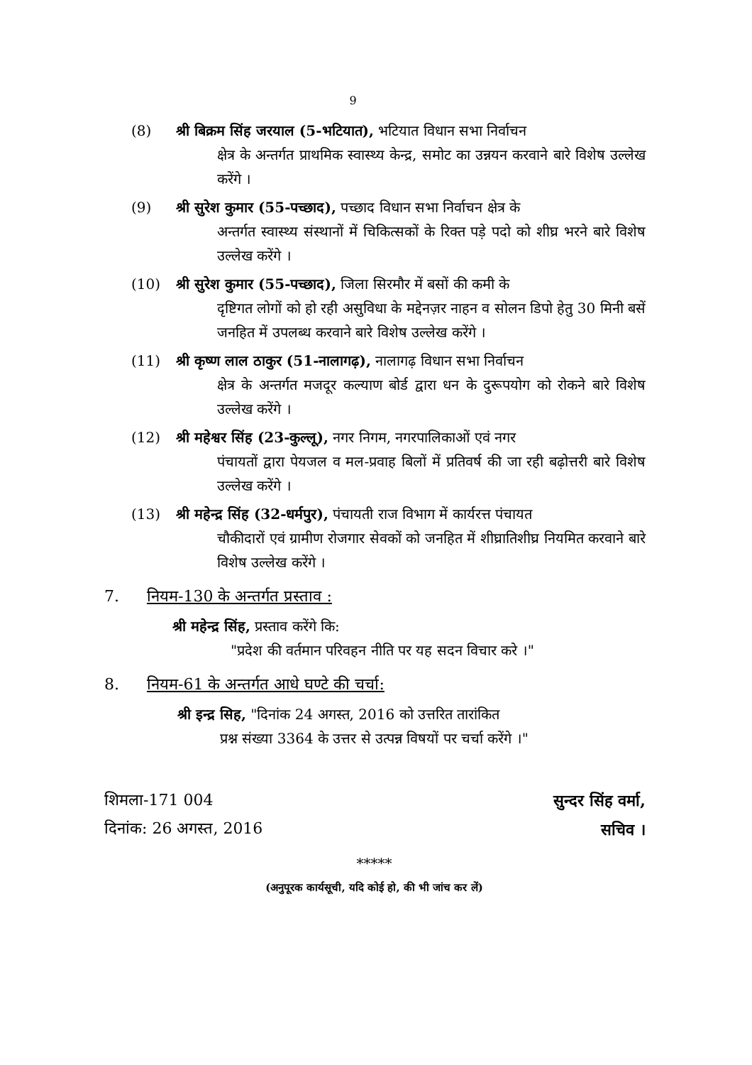9
(8) श्री बिक्रम सिंह जरयाल (5-भटियात), भटियात विधान सभा निर्वाचन
क्षेत्र के अन्तर्गत प्राथमिक स्वास्थ्य केन्द्र, समोट का उन्नयन करवाने बारे विशेष उल्लेख करेंगे ।
(9) श्री सुरेश कुमार (55-पच्छाद), पच्छाद विधान सभा निर्वाचन क्षेत्र के
अन्तर्गत स्वास्थ्य संस्थानों में चिकित्सकों के रिक्त पड़े पदो को शीघ्र भरने बारे विशेष उल्लेख करेंगे ।
(10) श्री सुरेश कुमार (55-पच्छाद), जिला सिरमौर में बसों की कमी के
दृष्टिगत लोगों को हो रही असुविधा के मद्देनज़र नाहन व सोलन डिपो हेतु 30 मिनी बसें जनहित में उपलब्ध करवाने बारे विशेष उल्लेख करेंगे ।
(11) श्री कृष्ण लाल ठाकुर (51-नालागढ़), नालागढ़ विधान सभा निर्वाचन
क्षेत्र के अन्तर्गत मजदूर कल्याण बोर्ड द्वारा धन के दुरूपयोग को रोकने बारे विशेष उल्लेख करेंगे ।
(12) श्री महेश्वर सिंह (23-कुल्लू), नगर निगम, नगरपालिकाओं एवं नगर
पंचायतों द्वारा पेयजल व मल-प्रवाह बिलों में प्रतिवर्ष की जा रही बढ़ोत्तरी बारे विशेष उल्लेख करेंगे ।
(13) श्री महेन्द्र सिंह (32-धर्मपुर), पंचायती राज विभाग में कार्यरत्त पंचायत
चौकीदारों एवं ग्रामीण रोजगार सेवकों को जनहित में शीघ्रातिशीघ्र नियमित करवाने बारे विशेष उल्लेख करेंगे ।
7. नियम-130 के अन्तर्गत प्रस्ताव :
श्री महेन्द्र सिंह, प्रस्ताव करेंगे कि:
"प्रदेश की वर्तमान परिवहन नीति पर यह सदन विचार करे ।"
8. नियम-61 के अन्तर्गत आधे घण्टे की चर्चा:
श्री इन्द्र सिह, "दिनांक 24 अगस्त, 2016 को उत्तरित तारांकित
प्रश्न संख्या 3364 के उत्तर से उत्पन्न विषयों पर चर्चा करेंगे ।"
शिमला-171 004
दिनांक: 26 अगस्त, 2016
सुन्दर सिंह वर्मा,
सचिव ।
*****
(अनुपूरक कार्यसूची, यदि कोई हो, की भी जांच कर लें)